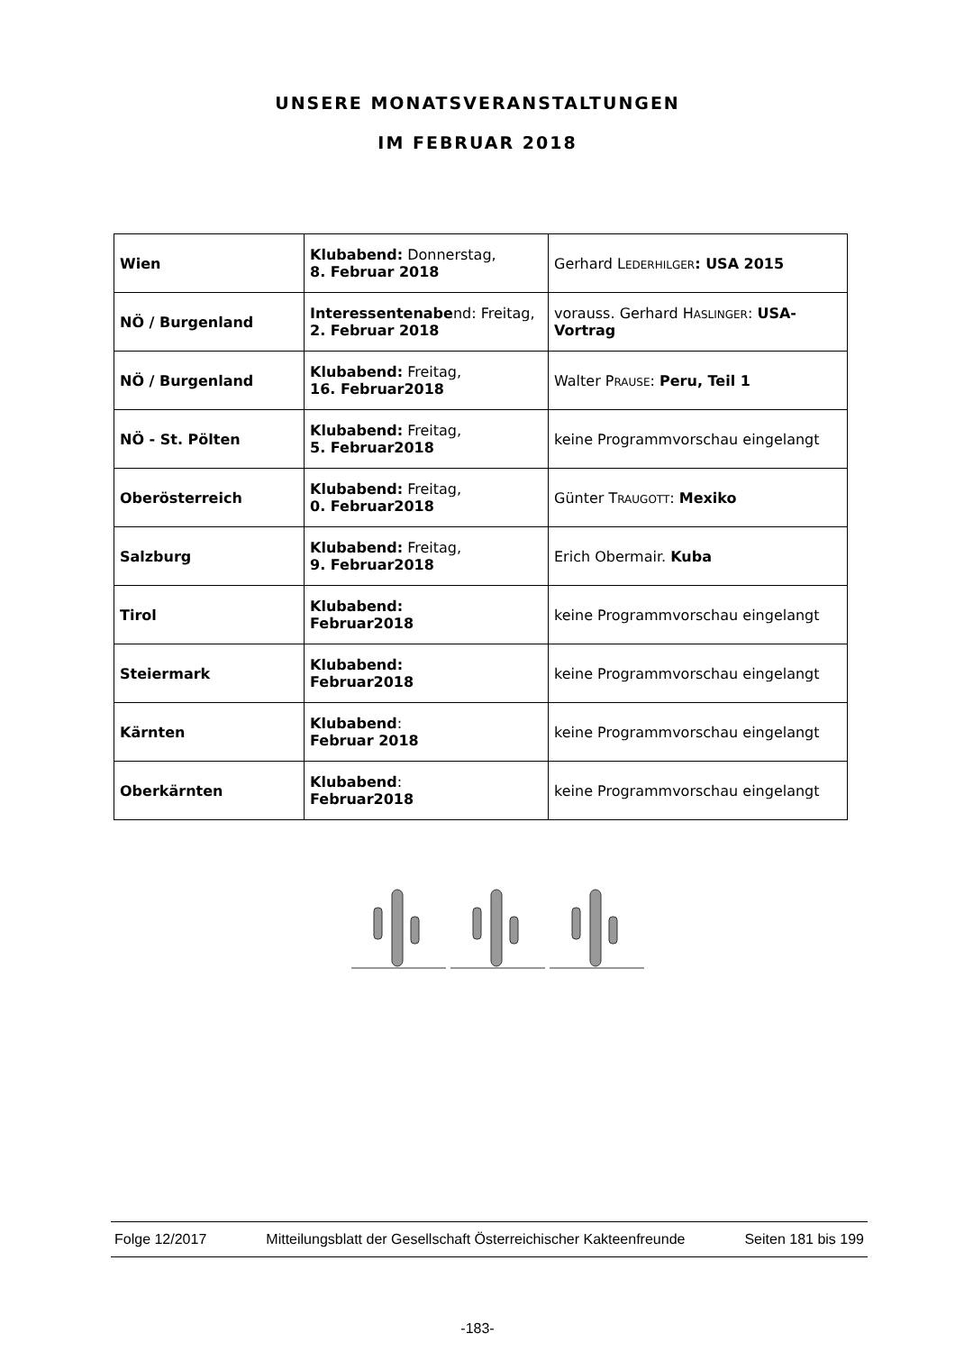UNSERE MONATSVERANSTALTUNGEN
IM FEBRUAR 2018
| Wien | Klubabend: Donnerstag, 8. Februar 2018 | Gerhard L EDERHILGER : USA 2015 |
| NÖ / Burgenland | Interessentenabe nd: Freitag, 2. Februar 2018 | vorauss. Gerhard H ASLINGER : USA-Vortrag |
| NÖ / Burgenland | Klubabend: Freitag, 16. Februar2018 | Walter P RAUSE : Peru, Teil 1 |
| NÖ - St. Pölten | Klubabend: Freitag, 5. Februar2018 | keine Programmvorschau eingelangt |
| Oberösterreich | Klubabend: Freitag, 0. Februar2018 | Günter T RAUGOTT : Mexiko |
| Salzburg | Klubabend: Freitag, 9. Februar2018 | Erich Obermair. Kuba |
| Tirol | Klubabend: Februar2018 | keine Programmvorschau eingelangt |
| Steiermark | Klubabend: Februar2018 | keine Programmvorschau eingelangt |
| Kärnten | Klubabend : Februar 2018 | keine Programmvorschau eingelangt |
| Oberkärnten | Klubabend : Februar2018 | keine Programmvorschau eingelangt |
Folge 12/2017 Mitteilungsblatt der Gesellschaft Österreichischer Kakteenfreunde Seiten 181 bis 199
-183-